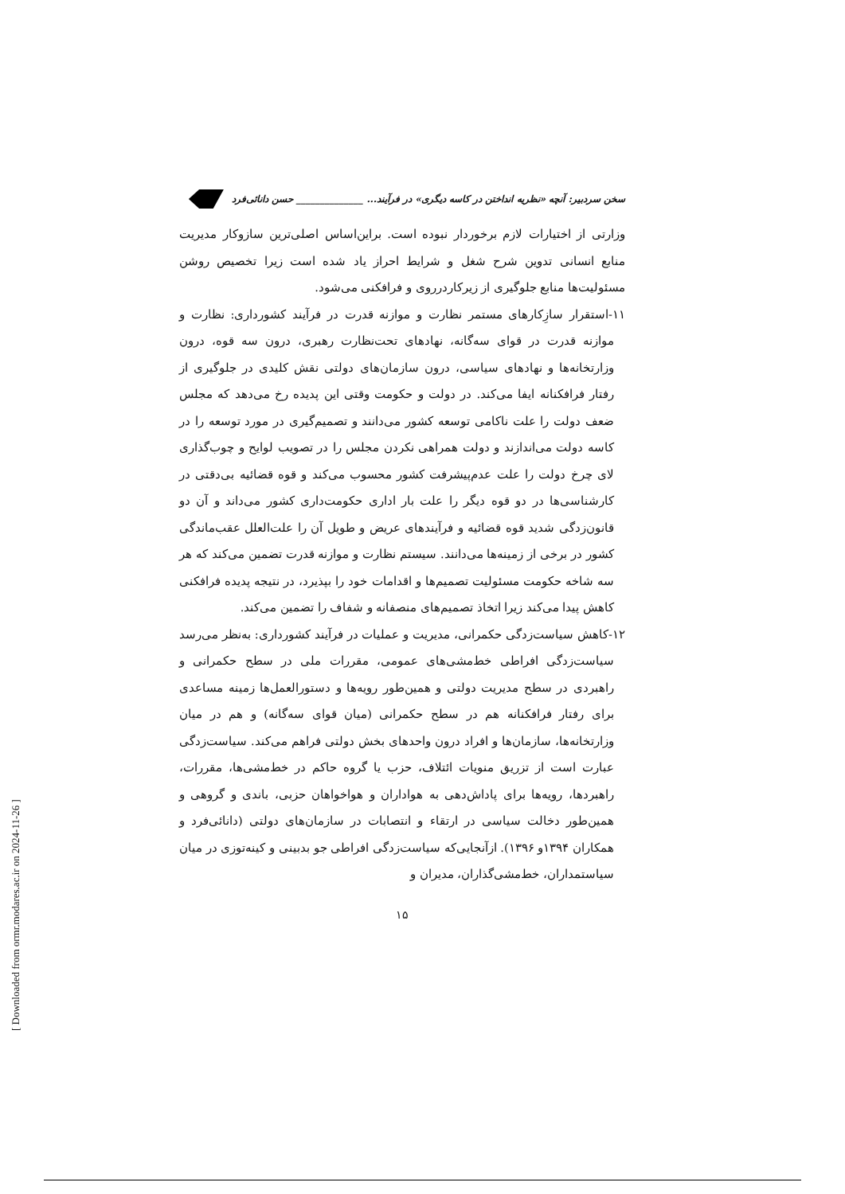سخن سردبیر: آنچه «نظریه انداختن در کاسه دیگری» در فرآیند... ______________ حسن دانائی‌فرد
وزارتی از اختیارات لازم برخوردار نبوده است. براین‌اساس اصلی‌ترین سازوکار مدیریت منابع انسانی تدوین شرح شغل و شرایط احراز یاد شده است زیرا تخصیص روشن مسئولیت‌ها منابع جلوگیری از زیرکاردرروی و فرافکنی می‌شود.
۱۱-استقرار سازِکارهای مستمر نظارت و موازنه قدرت در فرآیند کشورداری: نظارت و موازنه قدرت در قوای سه‌گانه، نهادهای تحت‌نظارت رهبری، درون سه قوه، درون وزارتخانه‌ها و نهادهای سیاسی، درون سازمان‌های دولتی نقش کلیدی در جلوگیری از رفتار فرافکنانه ایفا می‌کند. در دولت و حکومت وقتی این پدیده رخ می‌دهد که مجلس ضعف دولت را علت ناکامی توسعه کشور می‌دانند و تصمیم‌گیری در مورد توسعه را در کاسه دولت می‌اندازند و دولت همراهی نکردن مجلس را در تصویب لوایح و چوب‌گذاری لای چرخ دولت را علت عدم‌پیشرفت کشور محسوب می‌کند و قوه قضائیه بی‌دقتی در کارشناسی‌ها در دو قوه دیگر را علت بار اداری حکومت‌داری کشور می‌داند و آن دو قانون‌زدگی شدید قوه قضائیه و فرآیندهای عریض و طویل آن را علت‌العلل عقب‌ماندگی کشور در برخی از زمینه‌ها می‌دانند. سیستم نظارت و موازنه قدرت تضمین می‌کند که هر سه شاخه حکومت مسئولیت تصمیم‌ها و اقدامات خود را بپذیرد، در نتیجه پدیده فرافکنی کاهش پیدا می‌کند زیرا اتخاذ تصمیم‌های منصفانه و شفاف را تضمین می‌کند.
۱۲-کاهش سیاست‌زدگی حکمرانی، مدیریت و عملیات در فرآیند کشورداری: به‌نظر می‌رسد سیاست‌زدگی افراطی خط‌مشی‌های عمومی، مقررات ملی در سطح حکمرانی و راهبردی در سطح مدیریت دولتی و همین‌طور رویه‌ها و دستورالعمل‌ها زمینه مساعدی برای رفتار فرافکنانه هم در سطح حکمرانی (میان قوای سه‌گانه) و هم در میان وزارتخانه‌ها، سازمان‌ها و افراد درون واحدهای بخش دولتی فراهم می‌کند. سیاست‌زدگی عبارت است از تزریق منویات ائتلاف، حزب یا گروه حاکم در خط‌مشی‌ها، مقررات، راهبردها، رویه‌ها برای پاداش‌دهی به هواداران و هواخواهان حزبی، باندی و گروهی و همین‌طور دخالت سیاسی در ارتقاء و انتصابات در سازمان‌های دولتی (دانائی‌فرد و همکاران ۱۳۹۴و ۱۳۹۶). ازآنجایی‌که سیاست‌زدگی افراطی جو بدبینی و کینه‌توزی در میان سیاستمداران، خط‌مشی‌گذاران، مدیران و
۱۵
[ Downloaded from ormr.modares.ac.ir on 2024-11-26 ]